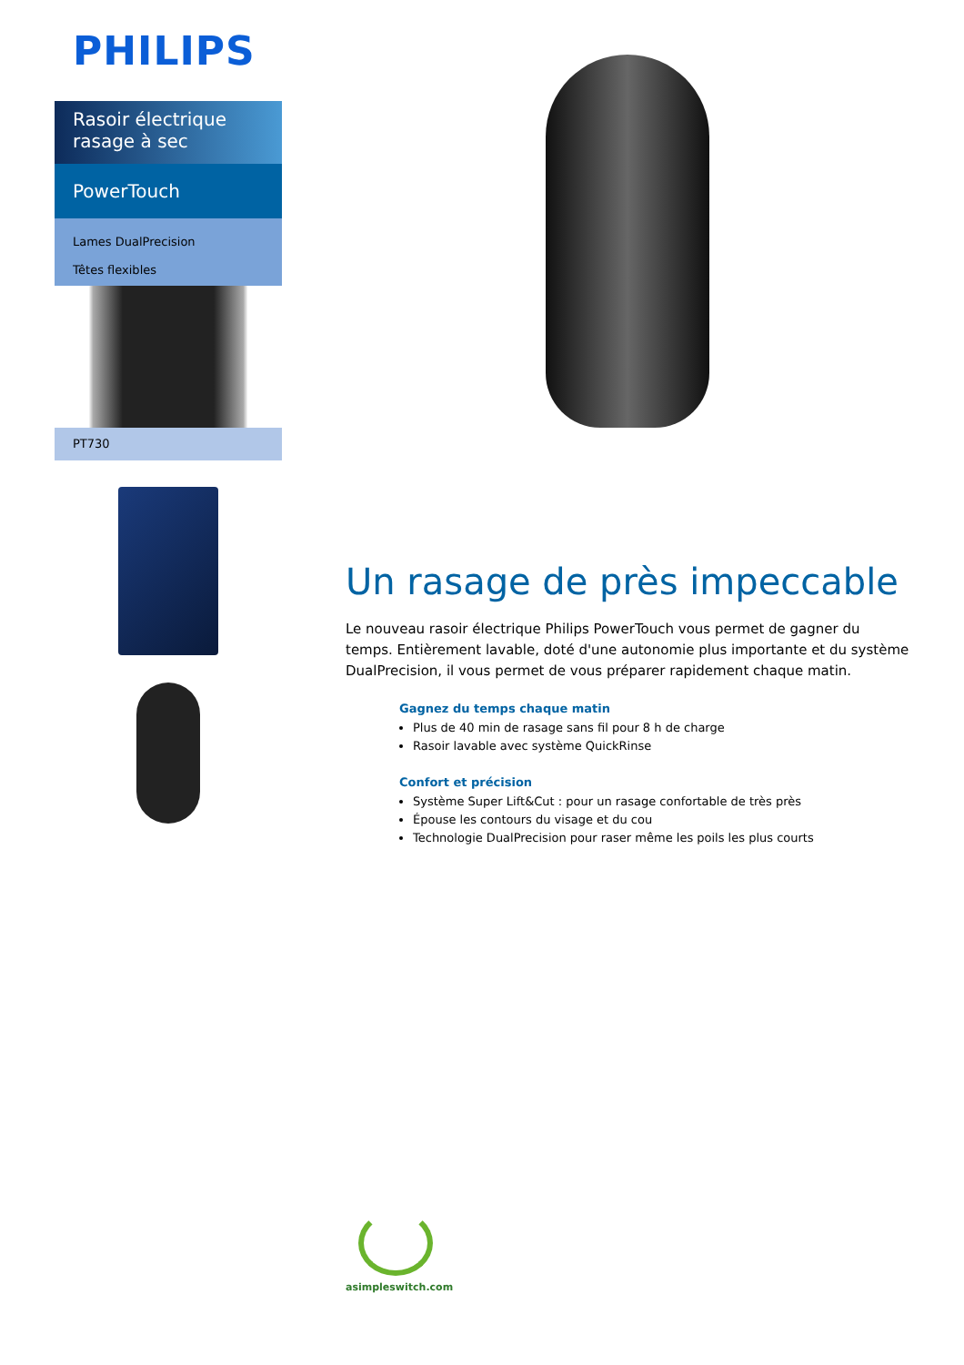PHILIPS
Rasoir électrique rasage à sec
PowerTouch
Lames DualPrecision
Têtes flexibles
PT730
Un rasage de près impeccable
Le nouveau rasoir électrique Philips PowerTouch vous permet de gagner du temps. Entièrement lavable, doté d'une autonomie plus importante et du système DualPrecision, il vous permet de vous préparer rapidement chaque matin.
Gagnez du temps chaque matin
Plus de 40 min de rasage sans fil pour 8 h de charge
Rasoir lavable avec système QuickRinse
Confort et précision
Système Super Lift&Cut : pour un rasage confortable de très près
Épouse les contours du visage et du cou
Technologie DualPrecision pour raser même les poils les plus courts
asimpleswitch.com